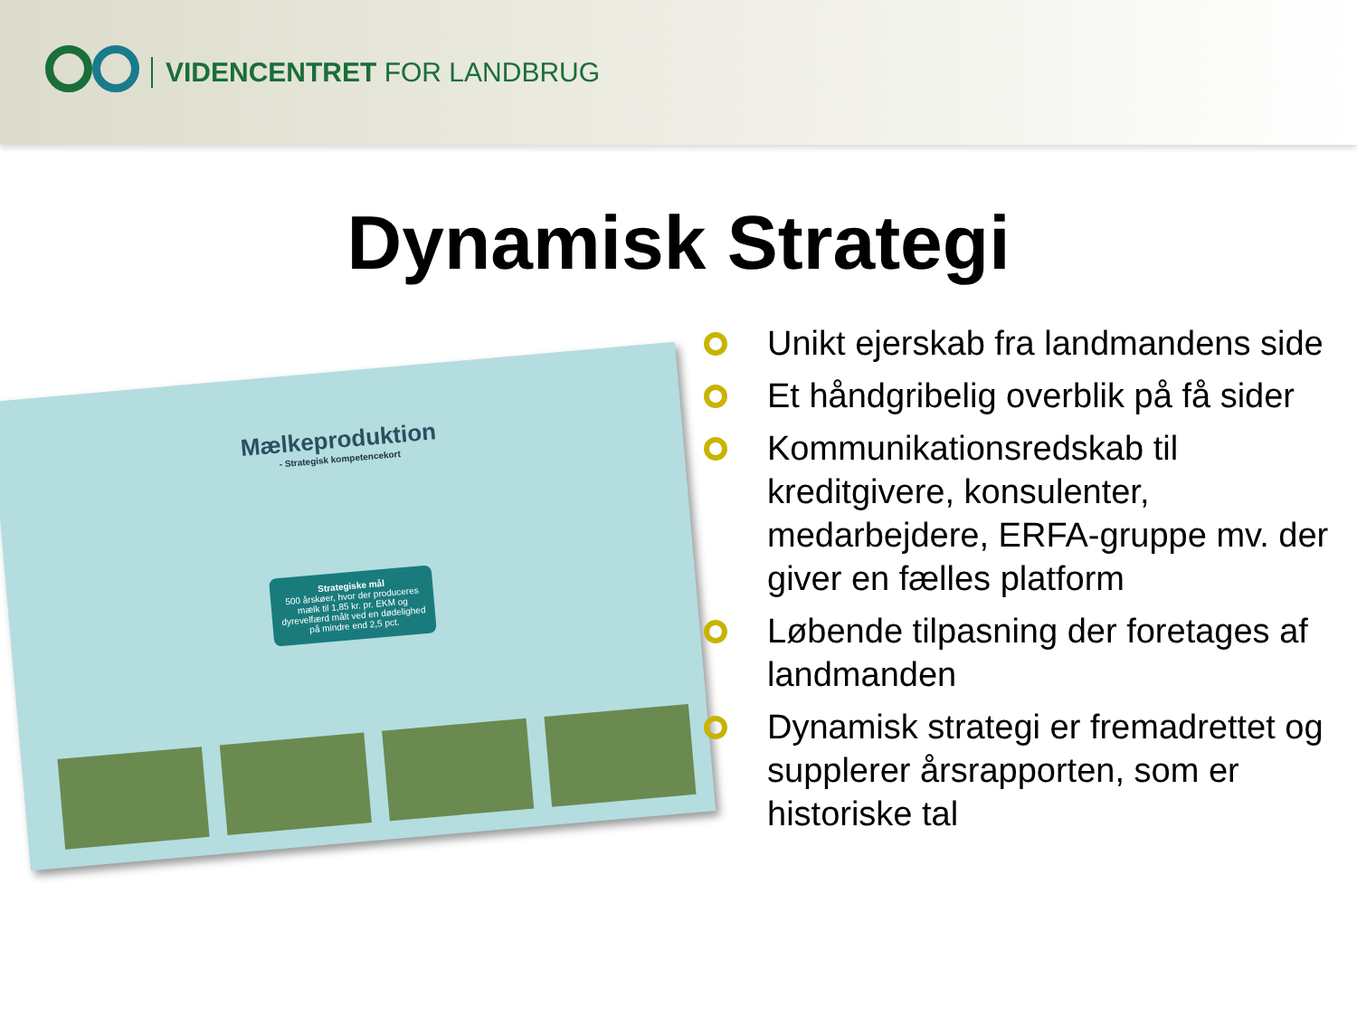VIDENCENTRET FOR LANDBRUG
Dynamisk Strategi
Mælkeproduktion
- Strategisk kompetencekort
Strategiske mål
500 årskøer, hvor der produceres mælk til 1,85 kr. pr. EKM og dyrevelfærd målt ved en dødelighed på mindre end 2,5 pct.
Unikt ejerskab fra landmandens side
Et håndgribelig overblik på få sider
Kommunikationsredskab til kreditgivere, konsulenter, medarbejdere, ERFA-gruppe mv. der giver en fælles platform
Løbende tilpasning der foretages af landmanden
Dynamisk strategi er fremadrettet og supplerer årsrapporten, som er historiske tal